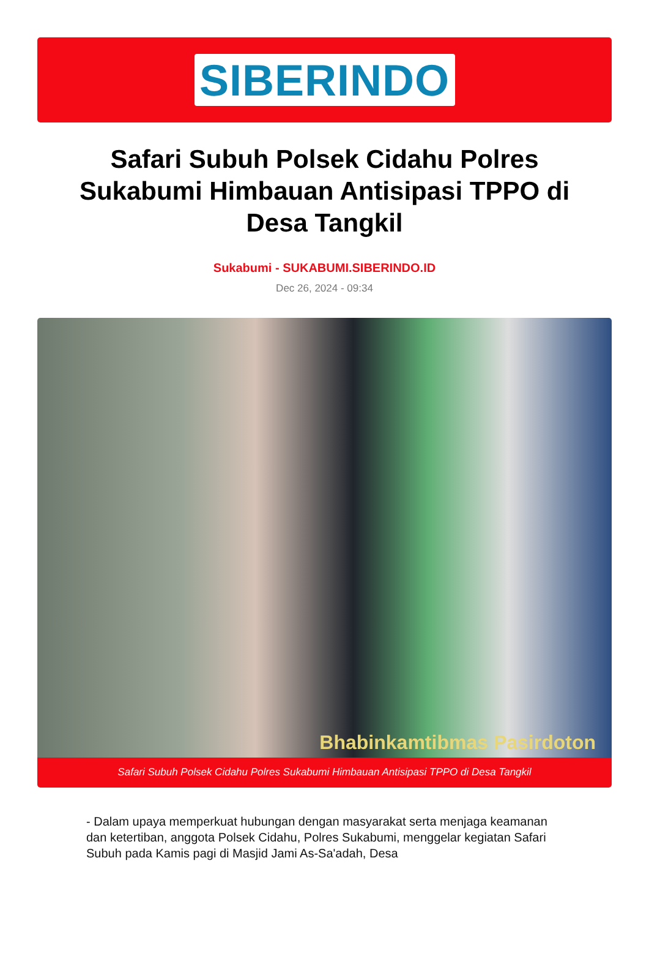SIBERINDO
Safari Subuh Polsek Cidahu Polres Sukabumi Himbauan Antisipasi TPPO di Desa Tangkil
Sukabumi - SUKABUMI.SIBERINDO.ID
Dec 26, 2024 - 09:34
Bhabinkamtibmas Pasirdoton
Safari Subuh Polsek Cidahu Polres Sukabumi Himbauan Antisipasi TPPO di Desa Tangkil
- Dalam upaya memperkuat hubungan dengan masyarakat serta menjaga keamanan dan ketertiban, anggota Polsek Cidahu, Polres Sukabumi, menggelar kegiatan Safari Subuh pada Kamis pagi di Masjid Jami As-Sa'adah, Desa